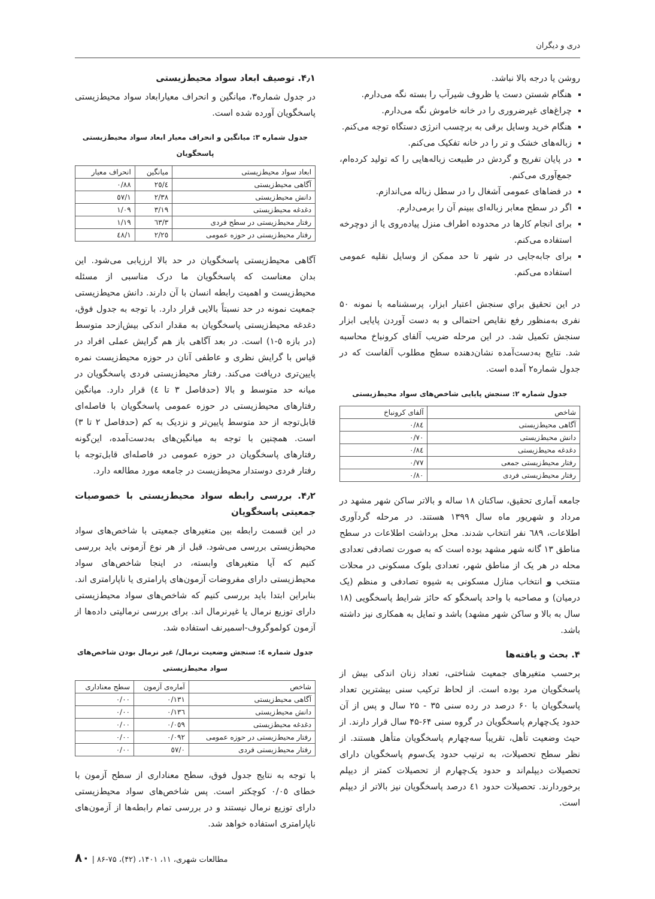دری و دیگران
روشن یا درجه بالا نباشد.
هنگام شستن دست یا ظروف شیرآب را بسته نگه می‌دارم.
چراغ‌های غیرضروری را در خانه خاموش نگه می‌دارم.
هنگام خرید وسایل برقی به برچسب انرژی دستگاه توجه می‌کنم.
زباله‌های خشک و تر را در خانه تفکیک می‌کنم.
در پایان تفریح و گردش در طبیعت زباله‌هایی را که تولید کرده‌ام، جمع‌آوری می‌کنم.
در فضاهای عمومی آشغال را در سطل زباله می‌اندازم.
اگر در سطح معابر زباله‌ای ببینم آن را برمی‌دارم.
برای انجام کارها در محدوده اطراف منزل پیاده‌روی یا از دوچرخه استفاده می‌کنم.
برای جابه‌جایی در شهر تا حد ممکن از وسایل نقلیه عمومی استفاده می‌کنم.
در این تحقیق براي سنجش اعتبار ابزار، پرسشنامه با نمونه ۵۰ نفری به‌منظور رفع نقایص احتمالی و به دست آوردن پایایی ابزار سنجش تکمیل شد. در این مرحله ضریب آلفای کرونباخ محاسبه شد. نتایج به‌دست‌آمده نشان‌دهنده سطح مطلوب آلفاست که در جدول شماره۲ آمده است.
جدول شماره ۲: سنجش پایایی شاخص‌های سواد محیط‌زیستی
| شاخص | آلفای کرونباخ |
| --- | --- |
| آگاهی محیط‌زیستی | ۰/۸٤ |
| دانش محیط‌زیستی | ۰/۷۰ |
| دغدغه محیط‌زیستی | ۰/۸٤ |
| رفتار محیط‌زیستی جمعی | ۰/۷۷ |
| رفتار محیط‌زیستی فردی | ۰/۸۰ |
جامعه آماری تحقیق، ساکنان ۱۸ ساله و بالاتر ساکن شهر مشهد در مرداد و شهریور ماه سال ۱۳۹۹ هستند. در مرحله گردآوری اطلاعات، ٦۸۹ نفر انتخاب شدند. محل برداشت اطلاعات در سطح مناطق ۱۳ گانه شهر مشهد بوده است که به صورت تصادفی تعدادی محله در هر یک از مناطق شهر، تعدادی بلوک مسکونی در محلات منتخب و انتخاب منازل مسکونی به شیوه تصادفی و منظم (یک درمیان) و مصاحبه با واحد پاسخگو که حائز شرایط پاسخگویی (۱۸ سال به بالا و ساکن شهر مشهد) باشد و تمایل به همکاری نیز داشته باشد.
۴. بحث و یافته‌ها
برحسب متغیرهای جمعیت شناختی، تعداد زنان اندکی بیش از پاسخگویان مرد بوده است. از لحاظ ترکیب سنی بیشترین تعداد پاسخگویان با ۶۰ درصد در رده سنی ۳۵ - ۲۵ سال و پس از آن حدود یک‌چهارم پاسخگویان در گروه سنی ۶۴-۴۵ سال قرار دارند. از حیث وضعیت تأهل، تقریباً سه‌چهارم پاسخگویان متأهل هستند. از نظر سطح تحصیلات، به ترتیب حدود یک‌سوم پاسخگویان دارای تحصیلات دیپلم‌اند و حدود یک‌چهارم از تحصیلات کمتر از دیپلم برخوردارند. تحصیلات حدود ٤۱ درصد پاسخگویان نیز بالاتر از دیپلم است.
۴٫۱. توصیف ابعاد سواد محیط‌زیستی
در جدول شماره۳، میانگین و انحراف معیارابعاد سواد محیط‌زیستی پاسخگویان آورده شده است.
جدول شماره ۳: میانگین و انحراف معیار ابعاد سواد محیط‌زیستی پاسخگویان
| ابعاد سواد محیط‌زیستی | میانگین | انحراف معیار |
| --- | --- | --- |
| آگاهی محیط‌زیستی | ٤/۲٥ | ۰/۸۸ |
| دانش محیط‌زیستی | ۲/۳۸ | ۱/٥۷ |
| دغدغه محیط‌زیستی | ۳/۱۹ | ۱/۰۹ |
| رفتار محیط‌زیستی در سطح فردی | ۳/٦۳ | ۱/۱۹ |
| رفتار محیط‌زیستی در حوزه عمومی | ۲/۲٥ | ۱/٤۸ |
آگاهی محیط‌زیستی پاسخگویان در حد بالا ارزیابی می‌شود. این بدان معناست که پاسخگویان ما درک مناسبی از مسئله محیط‌زیست و اهمیت رابطه انسان با آن دارند. دانش محیط‌زیستی جمعیت نمونه در حد نسبتاً بالایی قرار دارد. با توجه به جدول فوق، دغدغه محیط‌زیستی پاسخگویان به مقدار اندکی بیش‌ازحد متوسط (در بازه ٥-۱) است. در بعد آگاهی باز هم گرایش عملی افراد در قیاس با گرایش نظری و عاطفی آنان در حوزه محیط‌زیست نمره پایین‌تری دریافت می‌کند. رفتار محیط‌زیستی فردی پاسخگویان در میانه حد متوسط و بالا (حدفاصل ۳ تا ٤) قرار دارد. میانگین رفتارهای محیط‌زیستی در حوزه عمومی پاسخگویان با فاصله‌ای قابل‌توجه از حد متوسط پایین‌تر و نزدیک به کم (حدفاصل ۲ تا ۳) است. همچنین با توجه به میانگین‌های به‌دست‌آمده، این‌گونه رفتارهای پاسخگویان در حوزه عمومی در فاصله‌ای قابل‌توجه با رفتار فردی دوستدار محیط‌زیست در جامعه مورد مطالعه دارد.
۴٫۲. بررسی رابطه سواد محیط‌زیستی با خصوصیات جمعیتی پاسخگویان
در این قسمت رابطه بین متغیرهای جمعیتی با شاخص‌های سواد محیط‌زیستی بررسی می‌شود. قبل از هر نوع آزمونی باید بررسی کنیم که آیا متغیرهای وابسته، در اینجا شاخص‌های سواد محیط‌زیستی دارای مفروضات آزمون‌های پارامتری یا ناپارامتری اند. بنابراین ابتدا باید بررسی کنیم که شاخص‌های سواد محیط‌زیستی دارای توزیع نرمال یا غیرنرمال اند. برای بررسی نرمالیتی داده‌ها از آزمون کولموگروف-اسمیرنف استفاده شد.
جدول شماره ٤: سنجش وضعیت نرمال/ غیر نرمال بودن شاخص‌های سواد محیط‌زیستی
| شاخص | آماره‌ی آزمون | سطح معناداری |
| --- | --- | --- |
| آگاهی محیط‌زیستی | ۰/۱۳۱ | ۰/۰۰ |
| دانش محیط‌زیستی | ۰/۱۳٦ | ۰/۰۰ |
| دغدغه محیط‌زیستی | ۰/۰٥۹ | ۰/۰۰ |
| رفتار محیط‌زیستی در حوزه عمومی | ۰/۰۹۲ | ۰/۰۰ |
| رفتار محیط‌زیستی فردی | ۰/٥۷ | ۰/۰۰ |
با توجه به نتایج جدول فوق، سطح معناداری از سطح آزمون با خطای ۰/۰٥ کوچکتر است. پس شاخص‌های سواد محیط‌زیستی دارای توزیع نرمال نیستند و در بررسی تمام رابطه‌ها از آزمون‌های ناپارامتری استفاده خواهد شد.
مطالعات شهری، ۱۱، ۱۴۰۱، (۴۲)، ۷۵-۸۶ | ۸۰